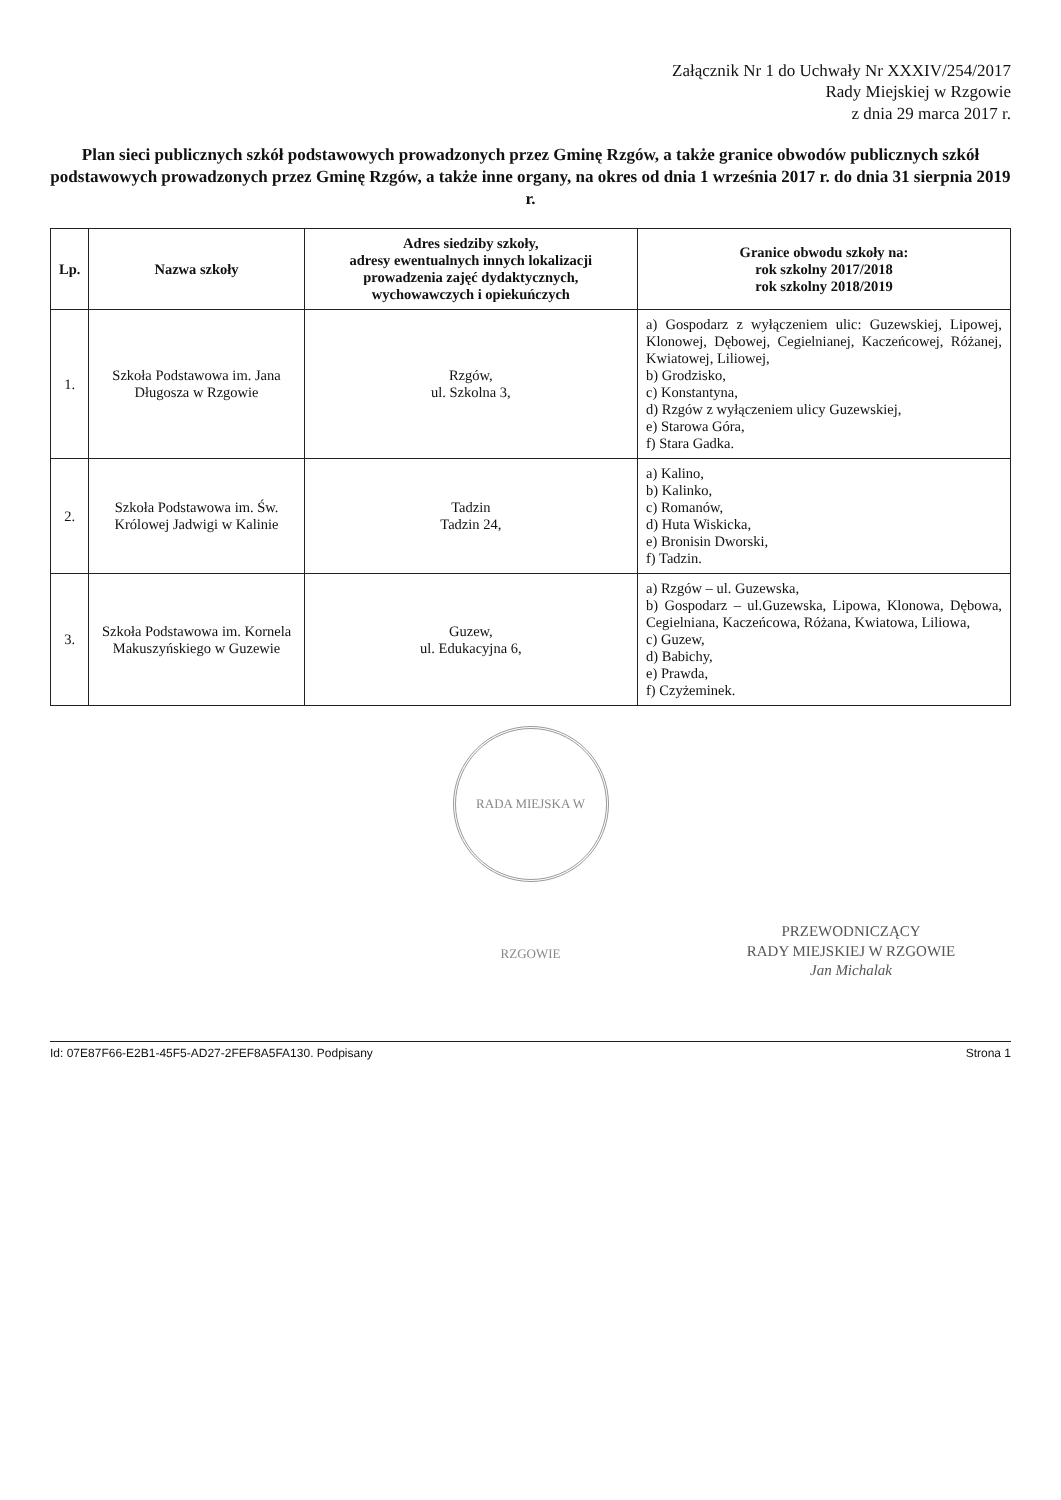Załącznik Nr 1 do Uchwały Nr XXXIV/254/2017
Rady Miejskiej w Rzgowie
z dnia 29 marca 2017 r.
Plan sieci publicznych szkół podstawowych prowadzonych przez Gminę Rzgów, a także granice obwodów publicznych szkół podstawowych prowadzonych przez Gminę Rzgów, a także inne organy, na okres od dnia 1 września 2017 r. do dnia 31 sierpnia 2019 r.
| Lp. | Nazwa szkoły | Adres siedziby szkoły, adresy ewentualnych innych lokalizacji prowadzenia zajęć dydaktycznych, wychowawczych i opiekuńczych | Granice obwodu szkoły na: rok szkolny 2017/2018 rok szkolny 2018/2019 |
| --- | --- | --- | --- |
| 1. | Szkoła Podstawowa im. Jana Długosza w Rzgowie | Rzgów, ul. Szkolna 3, | a) Gospodarz z wyłączeniem ulic: Guzewskiej, Lipowej, Klonowej, Dębowej, Cegielnianej, Kaczeńcowej, Różanej, Kwiatowej, Liliowej, b) Grodzisko, c) Konstantyna, d) Rzgów z wyłączeniem ulicy Guzewskiej, e) Starowa Góra, f) Stara Gadka. |
| 2. | Szkoła Podstawowa im. Św. Królowej Jadwigi w Kalinie | Tadzin Tadzin 24, | a) Kalino, b) Kalinko, c) Romanów, d) Huta Wiskicka, e) Bronisin Dworski, f) Tadzin. |
| 3. | Szkoła Podstawowa im. Kornela Makuszyńskiego w Guzewie | Guzew, ul. Edukacyjna 6, | a) Rzgów – ul. Guzewska, b) Gospodarz – ul.Guzewska, Lipowa, Klonowa, Dębowa, Cegielniana, Kaczeńcowa, Różana, Kwiatowa, Liliowa, c) Guzew, d) Babichy, e) Prawda, f) Czyżeminek. |
RADA MIEJSKA W RZGOWIE
PRZEWODNICZĄCY
RADY MIEJSKIEJ W RZGOWIE
Jan Michalak
Id: 07E87F66-E2B1-45F5-AD27-2FEF8A5FA130. Podpisany Strona 1